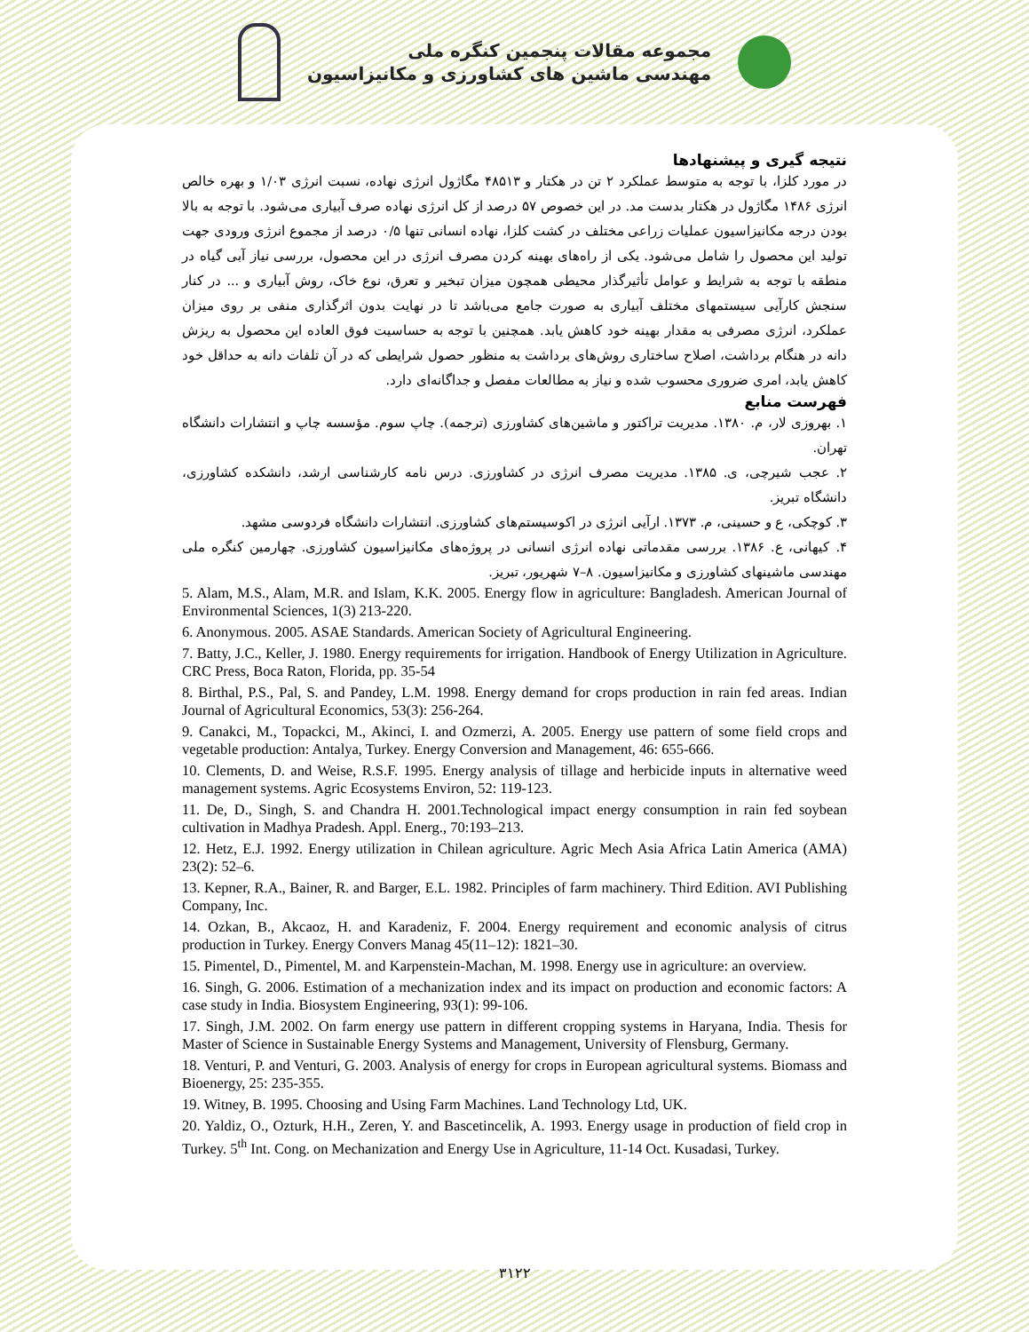مجموعه مقالات پنجمین کنگره ملی
مهندسی ماشین های کشاورزی و مکانیزاسیون
نتیجه گیری و پیشنهادها
در مورد کلزا، با توجه به متوسط عملکرد ۲ تن در هکتار و ۴۸۵۱۳ مگاژول انرژی نهاده، نسبت انرژی ۱/۰۳ و بهره خالص انرژی ۱۴۸۶ مگاژول در هکتار بدست مد. در این خصوص ۵۷ درصد از کل انرژی نهاده صرف آبیاری می‌شود. با توجه به بالا بودن درجه مکانیزاسیون عملیات زراعی مختلف در کشت کلزا، نهاده انسانی تنها ۰/۵ درصد از مجموع انرژی ورودی جهت تولید این محصول را شامل می‌شود. یکی از راه‌های بهینه کردن مصرف انرژی در این محصول، بررسی نیاز آبی گیاه در منطقه با توجه به شرایط و عوامل تأثیرگذار محیطی همچون میزان تبخیر و تعرق، نوع خاک، روش آبیاری و ... در کنار سنجش کارآیی سیستمهای مختلف آبیاری به صورت جامع می‌باشد تا در نهایت بدون اثرگذاری منفی بر روی میزان عملکرد، انرژی مصرفی به مقدار بهینه خود کاهش یابد. همچنین با توجه به حساسیت فوق العاده این محصول به ریزش دانه در هنگام برداشت، اصلاح ساختاری روش‌های برداشت به منظور حصول شرایطی که در آن تلفات دانه به حداقل خود کاهش یابد، امری ضروری محسوب شده و نیاز به مطالعات مفصل و جداگانه‌ای دارد.
فهرست منابع
۱. بهروزی لار، م. ۱۳۸۰. مدیریت تراکتور و ماشین‌های کشاورزی (ترجمه). چاپ سوم. مؤسسه چاپ و انتشارات دانشگاه تهران.
۲. عجب شیرچی، ی. ۱۳۸۵. مدیریت مصرف انرژی در کشاورزی. درس نامه کارشناسی ارشد، دانشکده کشاورزی، دانشگاه تبریز.
۳. کوچکی، ع و حسینی، م. ۱۳۷۳. ارآیی انرژی در اکوسیستم‌های کشاورزی. انتشارات دانشگاه فردوسی مشهد.
۴. کیهانی، ع. ۱۳۸۶. بررسی مقدماتی نهاده انرژی انسانی در پروژه‌های مکانیزاسیون کشاورزی. چهارمین کنگره ملی مهندسی ماشینهای کشاورزی و مکانیزاسیون. ۸–۷ شهریور، تبریز.
5. Alam, M.S., Alam, M.R. and Islam, K.K. 2005. Energy flow in agriculture: Bangladesh. American Journal of Environmental Sciences, 1(3) 213-220.
6. Anonymous. 2005. ASAE Standards. American Society of Agricultural Engineering.
7. Batty, J.C., Keller, J. 1980. Energy requirements for irrigation. Handbook of Energy Utilization in Agriculture. CRC Press, Boca Raton, Florida, pp. 35-54
8. Birthal, P.S., Pal, S. and Pandey, L.M. 1998. Energy demand for crops production in rain fed areas. Indian Journal of Agricultural Economics, 53(3): 256-264.
9. Canakci, M., Topackci, M., Akinci, I. and Ozmerzi, A. 2005. Energy use pattern of some field crops and vegetable production: Antalya, Turkey. Energy Conversion and Management, 46: 655-666.
10. Clements, D. and Weise, R.S.F. 1995. Energy analysis of tillage and herbicide inputs in alternative weed management systems. Agric Ecosystems Environ, 52: 119-123.
11. De, D., Singh, S. and Chandra H. 2001.Technological impact energy consumption in rain fed soybean cultivation in Madhya Pradesh. Appl. Energ., 70:193–213.
12. Hetz, E.J. 1992. Energy utilization in Chilean agriculture. Agric Mech Asia Africa Latin America (AMA) 23(2): 52–6.
13. Kepner, R.A., Bainer, R. and Barger, E.L. 1982. Principles of farm machinery. Third Edition. AVI Publishing Company, Inc.
14. Ozkan, B., Akcaoz, H. and Karadeniz, F. 2004. Energy requirement and economic analysis of citrus production in Turkey. Energy Convers Manag 45(11–12): 1821–30.
15. Pimentel, D., Pimentel, M. and Karpenstein-Machan, M. 1998. Energy use in agriculture: an overview.
16. Singh, G. 2006. Estimation of a mechanization index and its impact on production and economic factors: A case study in India. Biosystem Engineering, 93(1): 99-106.
17. Singh, J.M. 2002. On farm energy use pattern in different cropping systems in Haryana, India. Thesis for Master of Science in Sustainable Energy Systems and Management, University of Flensburg, Germany.
18. Venturi, P. and Venturi, G. 2003. Analysis of energy for crops in European agricultural systems. Biomass and Bioenergy, 25: 235-355.
19. Witney, B. 1995. Choosing and Using Farm Machines. Land Technology Ltd, UK.
20. Yaldiz, O., Ozturk, H.H., Zeren, Y. and Bascetincelik, A. 1993. Energy usage in production of field crop in Turkey. 5<sup>th</sup> Int. Cong. on Mechanization and Energy Use in Agriculture, 11-14 Oct. Kusadasi, Turkey.
۳۱۲۲